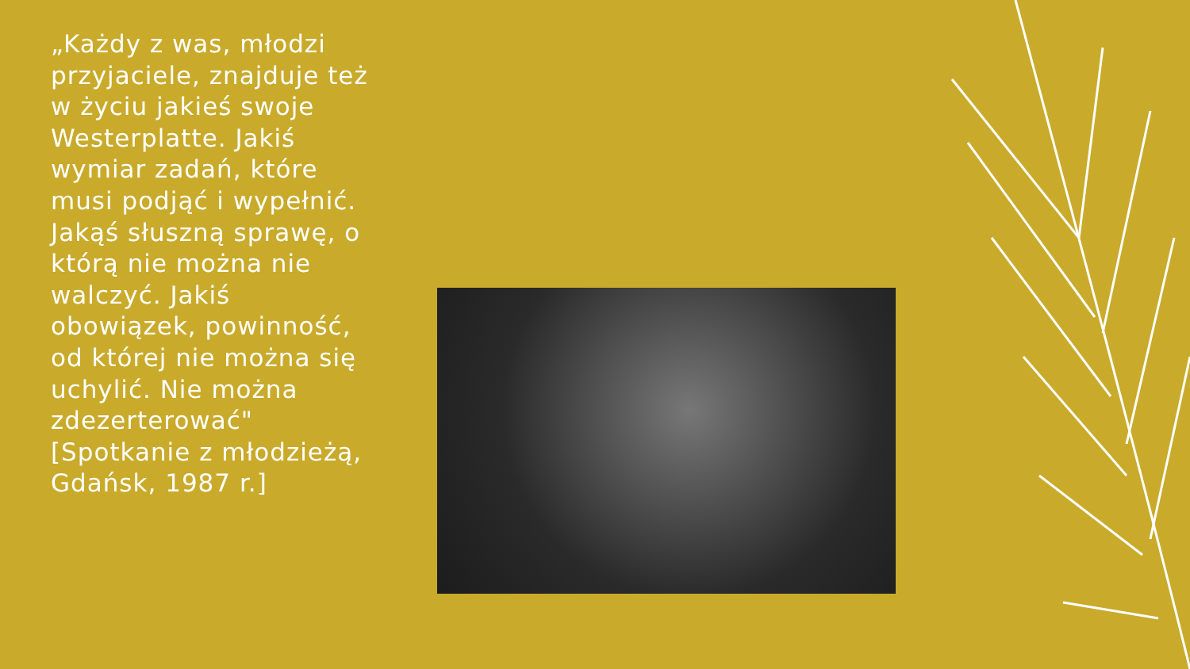„Każdy z was, młodzi przyjaciele, znajduje też w życiu jakieś swoje Westerplatte. Jakiś wymiar zadań, które musi podjąć i wypełnić. Jakąś słuszną sprawę, o którą nie można nie walczyć. Jakiś obowiązek, powinność, od której nie można się uchylić. Nie można zdezerterować" [Spotkanie z młodzieżą, Gdańsk, 1987 r.]